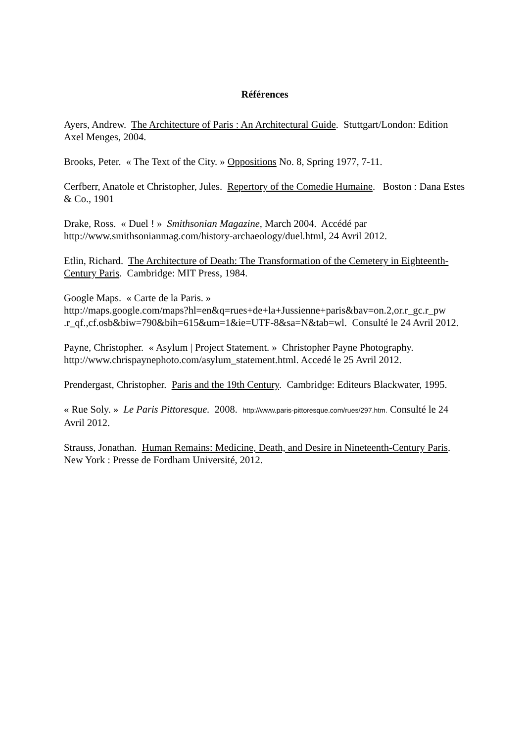Références
Ayers, Andrew. The Architecture of Paris : An Architectural Guide. Stuttgart/London: Edition Axel Menges, 2004.
Brooks, Peter. « The Text of the City. » Oppositions No. 8, Spring 1977, 7-11.
Cerfberr, Anatole et Christopher, Jules. Repertory of the Comedie Humaine. Boston : Dana Estes & Co., 1901
Drake, Ross. « Duel ! » Smithsonian Magazine, March 2004. Accédé par http://www.smithsonianmag.com/history-archaeology/duel.html, 24 Avril 2012.
Etlin, Richard. The Architecture of Death: The Transformation of the Cemetery in Eighteenth-Century Paris. Cambridge: MIT Press, 1984.
Google Maps. « Carte de la Paris. »
http://maps.google.com/maps?hl=en&q=rues+de+la+Jussienne+paris&bav=on.2,or.r_gc.r_pw .r_qf.,cf.osb&biw=790&bih=615&um=1&ie=UTF-8&sa=N&tab=wl. Consulté le 24 Avril 2012.
Payne, Christopher. « Asylum | Project Statement. » Christopher Payne Photography. http://www.chrispaynephoto.com/asylum_statement.html. Accedé le 25 Avril 2012.
Prendergast, Christopher. Paris and the 19th Century. Cambridge: Editeurs Blackwater, 1995.
« Rue Soly. » Le Paris Pittoresque. 2008. http://www.paris-pittoresque.com/rues/297.htm. Consulté le 24 Avril 2012.
Strauss, Jonathan. Human Remains: Medicine, Death, and Desire in Nineteenth-Century Paris. New York : Presse de Fordham Université, 2012.